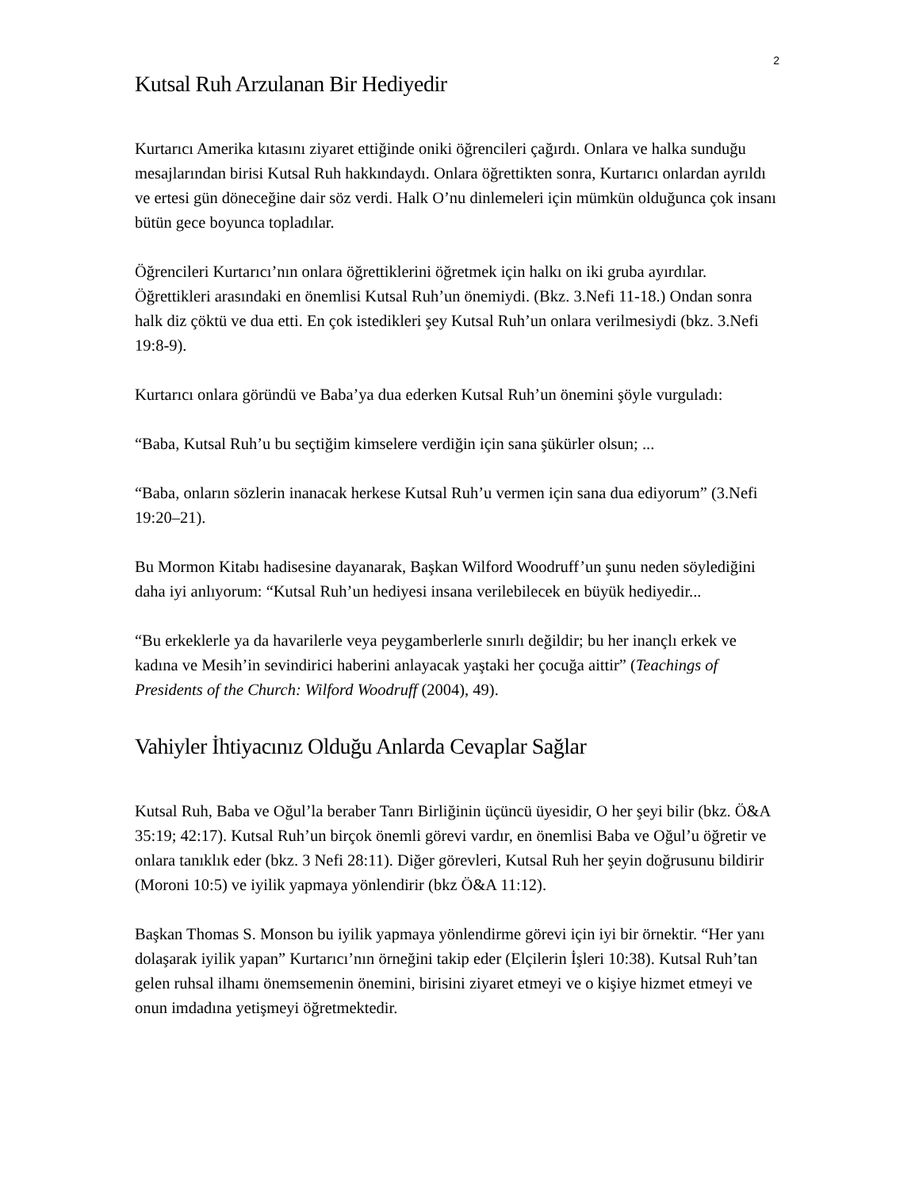2
Kutsal Ruh Arzulanan Bir Hediyedir
Kurtarıcı Amerika kıtasını ziyaret ettiğinde oniki öğrencileri çağırdı. Onlara ve halka sunduğu mesajlarından birisi Kutsal Ruh hakkındaydı. Onlara öğrettikten sonra, Kurtarıcı onlardan ayrıldı ve ertesi gün döneceğine dair söz verdi. Halk O’nu dinlemeleri için mümkün olduğunca çok insanı bütün gece boyunca topladılar.
Öğrencileri Kurtarıcı’nın onlara öğrettiklerini öğretmek için halkı on iki gruba ayırdılar. Öğrettikleri arasındaki en önemlisi Kutsal Ruh’un önemiydi. (Bkz. 3.Nefi 11-18.) Ondan sonra halk diz çöktü ve dua etti. En çok istedikleri şey Kutsal Ruh’un onlara verilmesiydi (bkz. 3.Nefi 19:8-9).
Kurtarıcı onlara göründü ve Baba’ya dua ederken Kutsal Ruh’un önemini şöyle vurguladı:
“Baba, Kutsal Ruh’u bu seçtiğim kimselere verdiğin için sana şükürler olsun; ...
“Baba, onların sözlerin inanacak herkese Kutsal Ruh’u vermen için sana dua ediyorum” (3.Nefi 19:20–21).
Bu Mormon Kitabı hadisesine dayanarak, Başkan Wilford Woodruff’un şunu neden söylediğini daha iyi anlıyorum: “Kutsal Ruh’un hediyesi insana verilebilecek en büyük hediyedir...
“Bu erkeklerle ya da havarilerle veya peygamberlerle sınırlı değildir; bu her inançlı erkek ve kadına ve Mesih’in sevindirici haberini anlayacak yaştaki her çocuğa aittir” (Teachings of Presidents of the Church: Wilford Woodruff (2004), 49).
Vahiyler İhtiyacınız Olduğu Anlarda Cevaplar Sağlar
Kutsal Ruh, Baba ve Oğul’la beraber Tanrı Birliğinin üçüncü üyesidir, O her şeyi bilir (bkz. Ö&A 35:19; 42:17). Kutsal Ruh’un birçok önemli görevi vardır, en önemlisi Baba ve Oğul’u öğretir ve onlara tanıklık eder (bkz. 3 Nefi 28:11). Diğer görevleri, Kutsal Ruh her şeyin doğrusunu bildirir (Moroni 10:5) ve iyilik yapmaya yönlendirir (bkz Ö&A 11:12).
Başkan Thomas S. Monson bu iyilik yapmaya yönlendirme görevi için iyi bir örnektir. “Her yanı dolaşarak iyilik yapan” Kurtarıcı’nın örneğini takip eder (Elçilerin İşleri 10:38). Kutsal Ruh’tan gelen ruhsal ilhamı önemsemenin önemini, birisini ziyaret etmeyi ve o kişiye hizmet etmeyi ve onun imdadına yetişmeyi öğretmektedir.